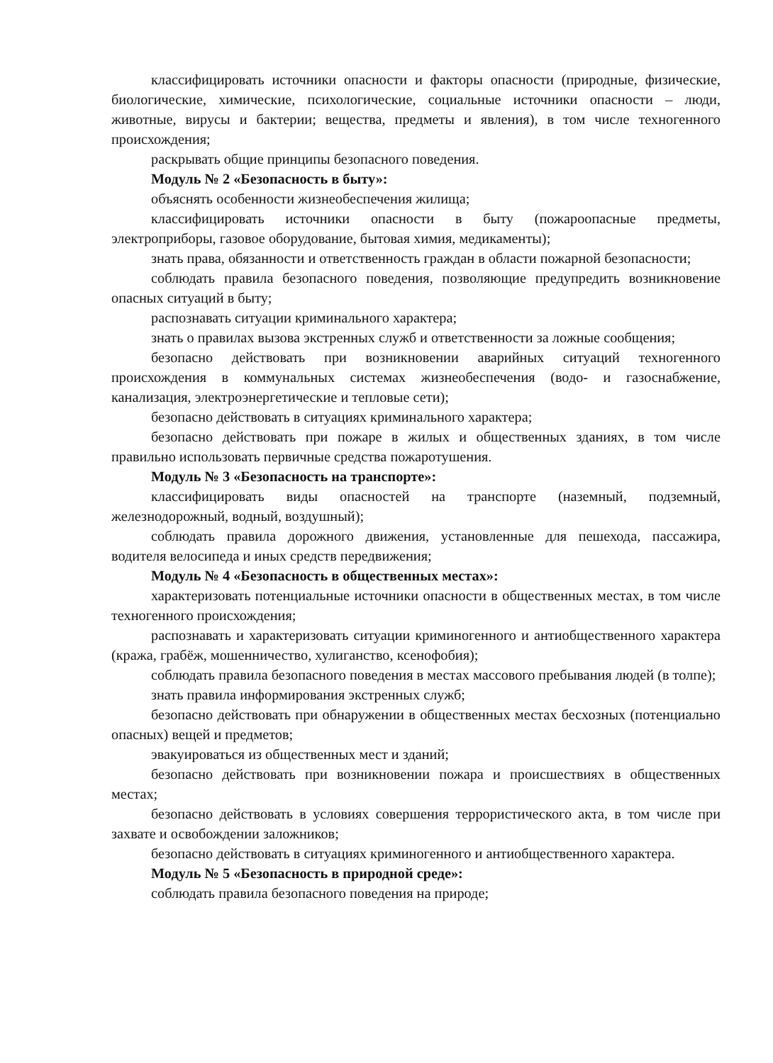классифицировать источники опасности и факторы опасности (природные, физические, биологические, химические, психологические, социальные источники опасности – люди, животные, вирусы и бактерии; вещества, предметы и явления), в том числе техногенного происхождения;
раскрывать общие принципы безопасного поведения.
Модуль № 2 «Безопасность в быту»:
объяснять особенности жизнеобеспечения жилища;
классифицировать источники опасности в быту (пожароопасные предметы, электроприборы, газовое оборудование, бытовая химия, медикаменты);
знать права, обязанности и ответственность граждан в области пожарной безопасности;
соблюдать правила безопасного поведения, позволяющие предупредить возникновение опасных ситуаций в быту;
распознавать ситуации криминального характера;
знать о правилах вызова экстренных служб и ответственности за ложные сообщения;
безопасно действовать при возникновении аварийных ситуаций техногенного происхождения в коммунальных системах жизнеобеспечения (водо- и газоснабжение, канализация, электроэнергетические и тепловые сети);
безопасно действовать в ситуациях криминального характера;
безопасно действовать при пожаре в жилых и общественных зданиях, в том числе правильно использовать первичные средства пожаротушения.
Модуль № 3 «Безопасность на транспорте»:
классифицировать виды опасностей на транспорте (наземный, подземный, железнодорожный, водный, воздушный);
соблюдать правила дорожного движения, установленные для пешехода, пассажира, водителя велосипеда и иных средств передвижения;
Модуль № 4 «Безопасность в общественных местах»:
характеризовать потенциальные источники опасности в общественных местах, в том числе техногенного происхождения;
распознавать и характеризовать ситуации криминогенного и антиобщественного характера (кража, грабёж, мошенничество, хулиганство, ксенофобия);
соблюдать правила безопасного поведения в местах массового пребывания людей (в толпе);
знать правила информирования экстренных служб;
безопасно действовать при обнаружении в общественных местах бесхозных (потенциально опасных) вещей и предметов;
эвакуироваться из общественных мест и зданий;
безопасно действовать при возникновении пожара и происшествиях в общественных местах;
безопасно действовать в условиях совершения террористического акта, в том числе при захвате и освобождении заложников;
безопасно действовать в ситуациях криминогенного и антиобщественного характера.
Модуль № 5 «Безопасность в природной среде»:
соблюдать правила безопасного поведения на природе;